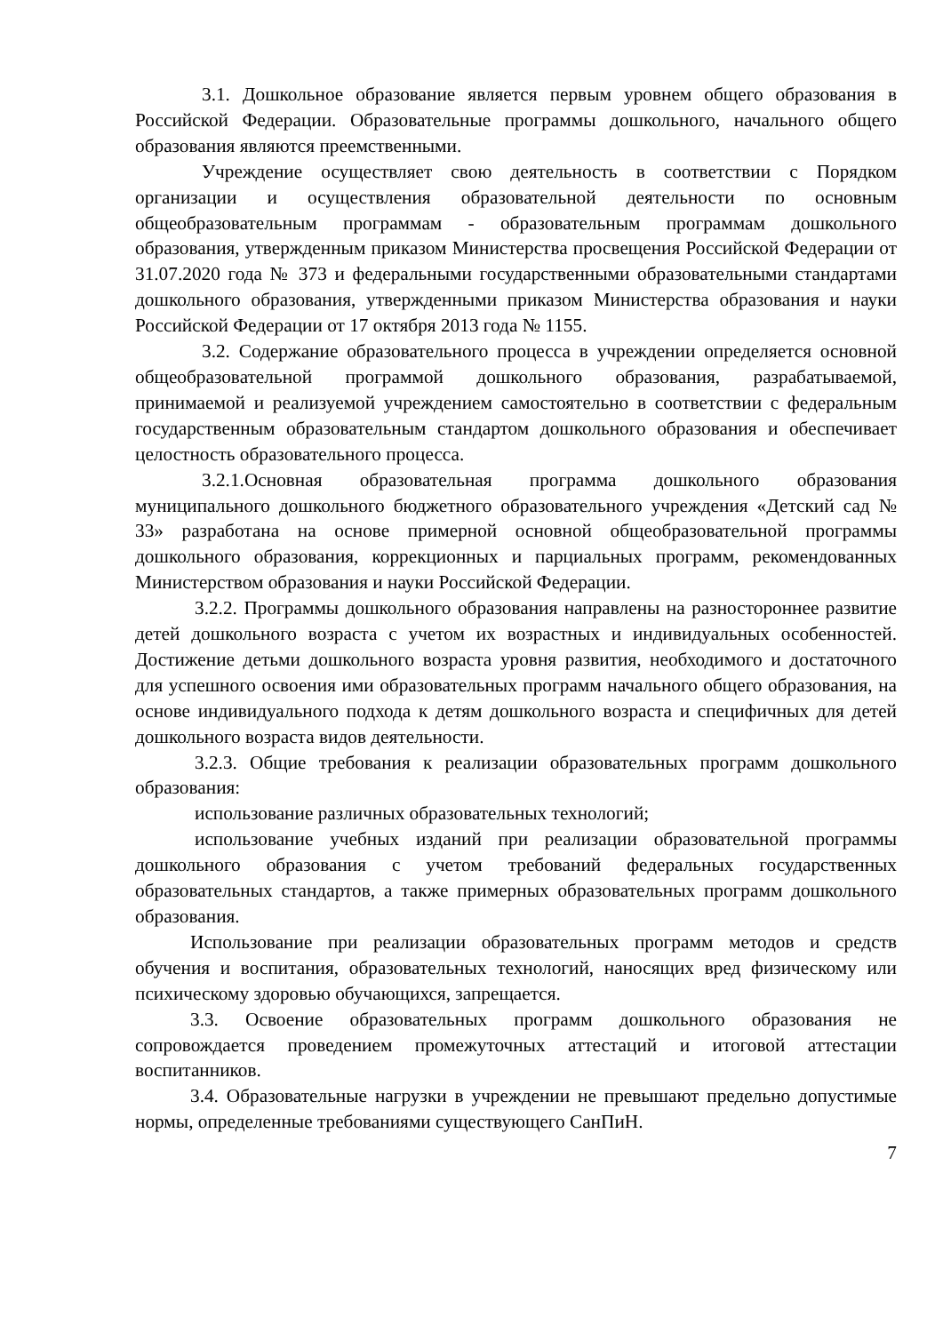3.1. Дошкольное образование является первым уровнем общего образования в Российской Федерации. Образовательные программы дошкольного, начального общего образования являются преемственными.
Учреждение осуществляет свою деятельность в соответствии с Порядком организации и осуществления образовательной деятельности по основным общеобразовательным программам - образовательным программам дошкольного образования, утвержденным приказом Министерства просвещения Российской Федерации от 31.07.2020 года № 373 и федеральными государственными образовательными стандартами дошкольного образования, утвержденными приказом Министерства образования и науки Российской Федерации от 17 октября 2013 года № 1155.
3.2. Содержание образовательного процесса в учреждении определяется основной общеобразовательной программой дошкольного образования, разрабатываемой, принимаемой и реализуемой учреждением самостоятельно в соответствии с федеральным государственным образовательным стандартом дошкольного образования и обеспечивает целостность образовательного процесса.
3.2.1.Основная образовательная программа дошкольного образования муниципального дошкольного бюджетного образовательного учреждения «Детский сад № 33» разработана на основе примерной основной общеобразовательной программы дошкольного образования, коррекционных и парциальных программ, рекомендованных Министерством образования и науки Российской Федерации.
3.2.2. Программы дошкольного образования направлены на разностороннее развитие детей дошкольного возраста с учетом их возрастных и индивидуальных особенностей. Достижение детьми дошкольного возраста уровня развития, необходимого и достаточного для успешного освоения ими образовательных программ начального общего образования, на основе индивидуального подхода к детям дошкольного возраста и специфичных для детей дошкольного возраста видов деятельности.
3.2.3. Общие требования к реализации образовательных программ дошкольного образования:
использование различных образовательных технологий;
использование учебных изданий при реализации образовательной программы дошкольного образования с учетом требований федеральных государственных образовательных стандартов, а также примерных образовательных программ дошкольного образования.
Использование при реализации образовательных программ методов и средств обучения и воспитания, образовательных технологий, наносящих вред физическому или психическому здоровью обучающихся, запрещается.
3.3. Освоение образовательных программ дошкольного образования не сопровождается проведением промежуточных аттестаций и итоговой аттестации воспитанников.
3.4. Образовательные нагрузки в учреждении не превышают предельно допустимые нормы, определенные требованиями существующего СанПиН.
7